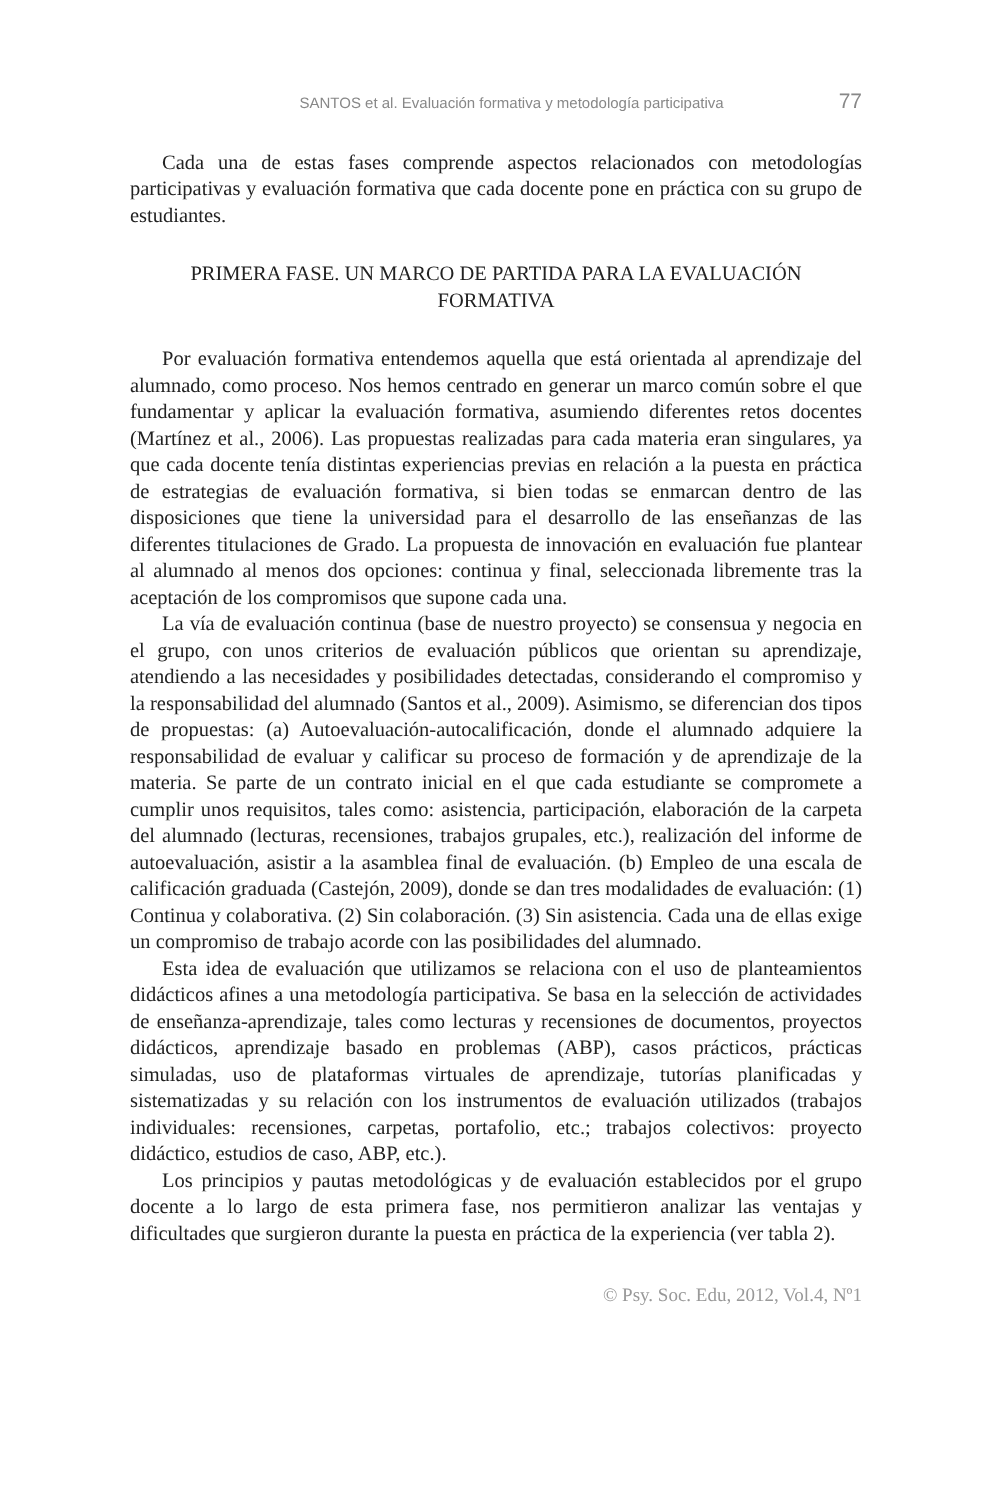SANTOS et al. Evaluación formativa y metodología participativa 77
Cada una de estas fases comprende aspectos relacionados con metodologías participativas y evaluación formativa que cada docente pone en práctica con su grupo de estudiantes.
PRIMERA FASE. UN MARCO DE PARTIDA PARA LA EVALUACIÓN FORMATIVA
Por evaluación formativa entendemos aquella que está orientada al aprendizaje del alumnado, como proceso. Nos hemos centrado en generar un marco común sobre el que fundamentar y aplicar la evaluación formativa, asumiendo diferentes retos docentes (Martínez et al., 2006). Las propuestas realizadas para cada materia eran singulares, ya que cada docente tenía distintas experiencias previas en relación a la puesta en práctica de estrategias de evaluación formativa, si bien todas se enmarcan dentro de las disposiciones que tiene la universidad para el desarrollo de las enseñanzas de las diferentes titulaciones de Grado. La propuesta de innovación en evaluación fue plantear al alumnado al menos dos opciones: continua y final, seleccionada libremente tras la aceptación de los compromisos que supone cada una.
La vía de evaluación continua (base de nuestro proyecto) se consensua y negocia en el grupo, con unos criterios de evaluación públicos que orientan su aprendizaje, atendiendo a las necesidades y posibilidades detectadas, considerando el compromiso y la responsabilidad del alumnado (Santos et al., 2009). Asimismo, se diferencian dos tipos de propuestas: (a) Autoevaluación-autocalificación, donde el alumnado adquiere la responsabilidad de evaluar y calificar su proceso de formación y de aprendizaje de la materia. Se parte de un contrato inicial en el que cada estudiante se compromete a cumplir unos requisitos, tales como: asistencia, participación, elaboración de la carpeta del alumnado (lecturas, recensiones, trabajos grupales, etc.), realización del informe de autoevaluación, asistir a la asamblea final de evaluación. (b) Empleo de una escala de calificación graduada (Castejón, 2009), donde se dan tres modalidades de evaluación: (1) Continua y colaborativa. (2) Sin colaboración. (3) Sin asistencia. Cada una de ellas exige un compromiso de trabajo acorde con las posibilidades del alumnado.
Esta idea de evaluación que utilizamos se relaciona con el uso de planteamientos didácticos afines a una metodología participativa. Se basa en la selección de actividades de enseñanza-aprendizaje, tales como lecturas y recensiones de documentos, proyectos didácticos, aprendizaje basado en problemas (ABP), casos prácticos, prácticas simuladas, uso de plataformas virtuales de aprendizaje, tutorías planificadas y sistematizadas y su relación con los instrumentos de evaluación utilizados (trabajos individuales: recensiones, carpetas, portafolio, etc.; trabajos colectivos: proyecto didáctico, estudios de caso, ABP, etc.).
Los principios y pautas metodológicas y de evaluación establecidos por el grupo docente a lo largo de esta primera fase, nos permitieron analizar las ventajas y dificultades que surgieron durante la puesta en práctica de la experiencia (ver tabla 2).
© Psy. Soc. Edu, 2012, Vol.4, Nº1